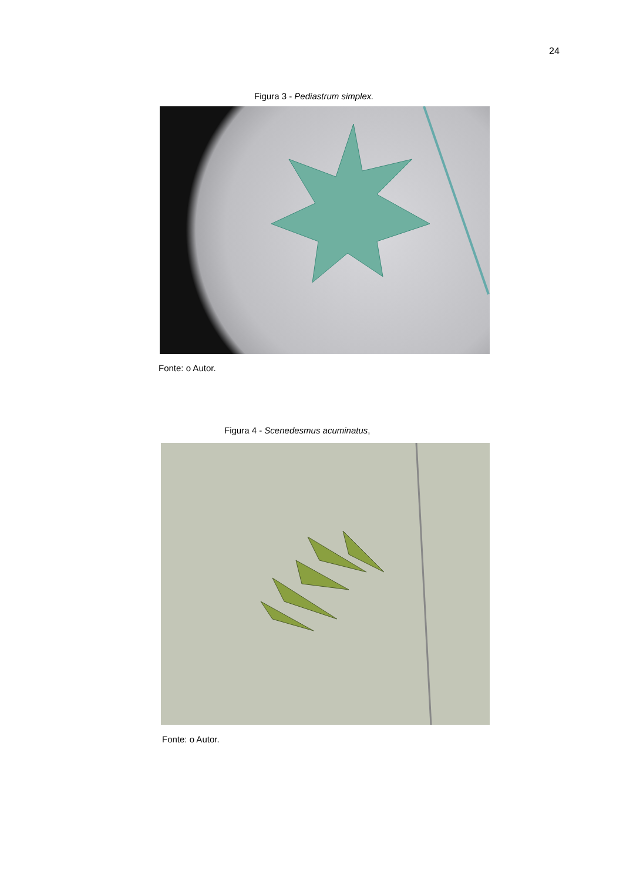24
Figura 3 - Pediastrum simplex.
Fonte: o Autor.
Figura 4 - Scenedesmus acuminatus,
Fonte: o Autor.